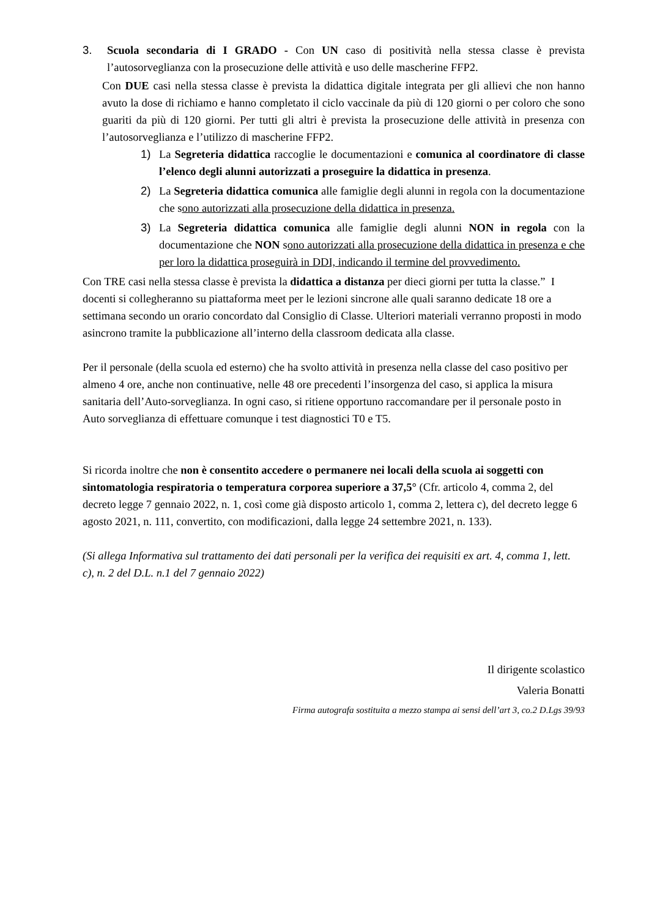3. Scuola secondaria di I GRADO - Con UN caso di positività nella stessa classe è prevista l’autosorveglianza con la prosecuzione delle attività e uso delle mascherine FFP2.
Con DUE casi nella stessa classe è prevista la didattica digitale integrata per gli allievi che non hanno avuto la dose di richiamo e hanno completato il ciclo vaccinale da più di 120 giorni o per coloro che sono guariti da più di 120 giorni. Per tutti gli altri è prevista la prosecuzione delle attività in presenza con l’autosorveglianza e l’utilizzo di mascherine FFP2.
1) La Segreteria didattica raccoglie le documentazioni e comunica al coordinatore di classe l’elenco degli alunni autorizzati a proseguire la didattica in presenza.
2) La Segreteria didattica comunica alle famiglie degli alunni in regola con la documentazione che sono autorizzati alla prosecuzione della didattica in presenza.
3) La Segreteria didattica comunica alle famiglie degli alunni NON in regola con la documentazione che NON sono autorizzati alla prosecuzione della didattica in presenza e che per loro la didattica proseguirà in DDI, indicando il termine del provvedimento.
Con TRE casi nella stessa classe è prevista la didattica a distanza per dieci giorni per tutta la classe.” I docenti si collegheranno su piattaforma meet per le lezioni sincrone alle quali saranno dedicate 18 ore a settimana secondo un orario concordato dal Consiglio di Classe. Ulteriori materiali verranno proposti in modo asincrono tramite la pubblicazione all’interno della classroom dedicata alla classe.
Per il personale (della scuola ed esterno) che ha svolto attività in presenza nella classe del caso positivo per almeno 4 ore, anche non continuative, nelle 48 ore precedenti l’insorgenza del caso, si applica la misura sanitaria dell’Auto-sorveglianza. In ogni caso, si ritiene opportuno raccomandare per il personale posto in Auto sorveglianza di effettuare comunque i test diagnostici T0 e T5.
Si ricorda inoltre che non è consentito accedere o permanere nei locali della scuola ai soggetti con sintomatologia respiratoria o temperatura corporea superiore a 37,5° (Cfr. articolo 4, comma 2, del decreto legge 7 gennaio 2022, n. 1, così come già disposto articolo 1, comma 2, lettera c), del decreto legge 6 agosto 2021, n. 111, convertito, con modificazioni, dalla legge 24 settembre 2021, n. 133).
(Si allega Informativa sul trattamento dei dati personali per la verifica dei requisiti ex art. 4, comma 1, lett. c), n. 2 del D.L. n.1 del 7 gennaio 2022)
Il dirigente scolastico
Valeria Bonatti
Firma autografa sostituita a mezzo stampa ai sensi dell’art 3, co.2 D.Lgs 39/93